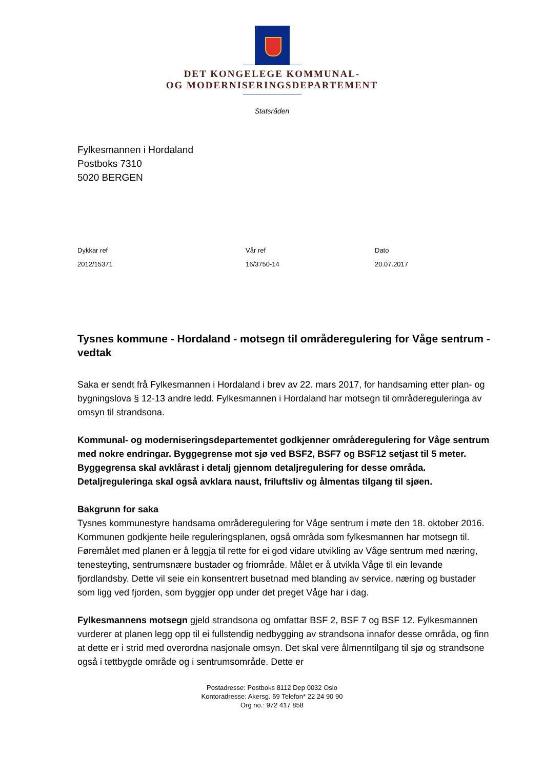DET KONGELEGE KOMMUNAL-
OG MODERNISERINGSDEPARTEMENT
Statsråden
Fylkesmannen i Hordaland
Postboks 7310
5020 BERGEN
Dykkar ref
2012/15371
Vår ref
16/3750-14
Dato
20.07.2017
Tysnes kommune - Hordaland - motsegn til områderegulering for Våge sentrum - vedtak
Saka er sendt frå Fylkesmannen i Hordaland i brev av 22. mars 2017, for handsaming etter plan- og bygningslova § 12-13 andre ledd. Fylkesmannen i Hordaland har motsegn til områdereguleringa av omsyn til strandsona.
Kommunal- og moderniseringsdepartementet godkjenner områderegulering for Våge sentrum med nokre endringar. Byggegrense mot sjø ved BSF2, BSF7 og BSF12 setjast til 5 meter. Byggegrensa skal avklårast i detalj gjennom detaljregulering for desse områda. Detaljreguleringa skal også avklara naust, friluftsliv og ålmentas tilgang til sjøen.
Bakgrunn for saka
Tysnes kommunestyre handsama områderegulering for Våge sentrum i møte den 18. oktober 2016. Kommunen godkjente heile reguleringsplanen, også områda som fylkesmannen har motsegn til. Føremålet med planen er å leggja til rette for ei god vidare utvikling av Våge sentrum med næring, tenesteyting, sentrumsnære bustader og friområde. Målet er å utvikla Våge til ein levande fjordlandsby. Dette vil seie ein konsentrert busetnad med blanding av service, næring og bustader som ligg ved fjorden, som byggjer opp under det preget Våge har i dag.
Fylkesmannens motsegn gjeld strandsona og omfattar BSF 2, BSF 7 og BSF 12. Fylkesmannen vurderer at planen legg opp til ei fullstendig nedbygging av strandsona innafor desse områda, og finn at dette er i strid med overordna nasjonale omsyn. Det skal vere ålmenntilgang til sjø og strandsone også i tettbygde område og i sentrumsområde. Dette er
Postadresse: Postboks 8112 Dep 0032 Oslo
Kontoradresse: Akersg. 59 Telefon* 22 24 90 90
Org no.: 972 417 858